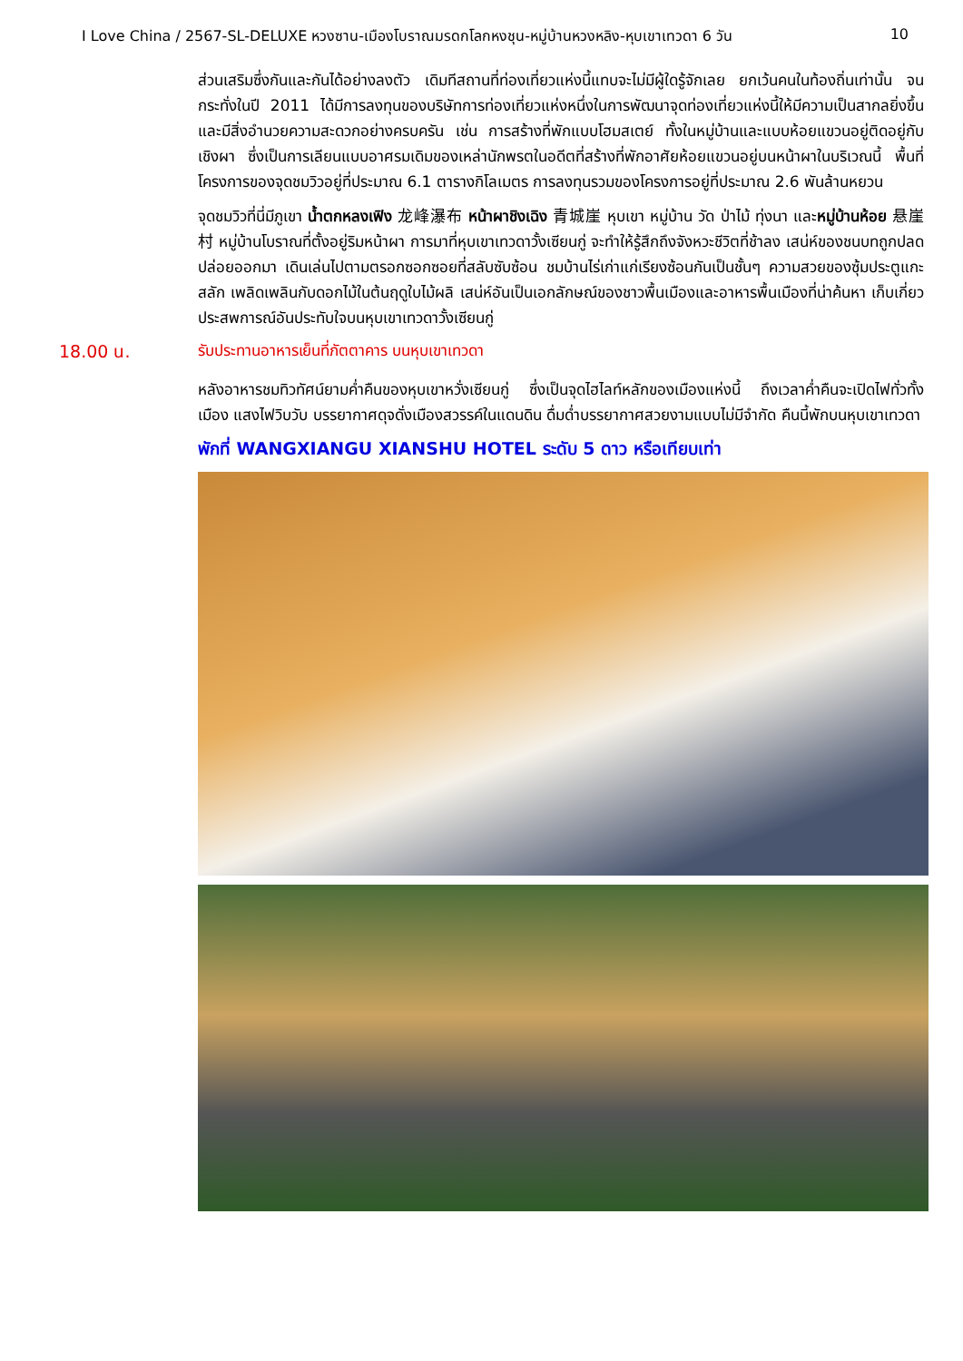I Love China / 2567-SL-DELUXE หวงซาน-เมืองโบราณมรดกโลกหงชุน-หมู่บ้านหวงหลิง-หุบเขาเทวดา 6 วัน 10
ส่วนเสริมซึ่งกันและกันได้อย่างลงตัว เดิมทีสถานที่ท่องเที่ยวแห่งนี้แทบจะไม่มีผู้ใดรู้จักเลย ยกเว้นคนในท้องถิ่นเท่านั้น จนกระทั่งในปี 2011 ได้มีการลงทุนของบริษัทการท่องเที่ยวแห่งหนึ่งในการพัฒนาจุดท่องเที่ยวแห่งนี้ให้มีความเป็นสากลยิ่งขึ้น และมีสิ่งอำนวยความสะดวกอย่างครบครัน เช่น การสร้างที่พักแบบโฮมสเตย์ ทั้งในหมู่บ้านและแบบห้อยแขวนอยู่ติดอยู่กับเชิงผา ซึ่งเป็นการเลียนแบบอาศรมเดิมของเหล่านักพรตในอดีตที่สร้างที่พักอาศัยห้อยแขวนอยู่บนหน้าผาในบริเวณนี้ พื้นที่โครงการของจุดชมวิวอยู่ที่ประมาณ 6.1 ตารางกิโลเมตร การลงทุนรวมของโครงการอยู่ที่ประมาณ 2.6 พันล้านหยวน
จุดชมวิวที่นี่มีภูเขา น้ำตกหลงเฟิง 龙峰瀑布 หน้าผาชิงเฉิง 青城崖 หุบเขา หมู่บ้าน วัด ป่าไม้ ทุ่งนา และหมู่บ้านห้อย 悬崖村 หมู่บ้านโบราณที่ตั้งอยู่ริมหน้าผา การมาที่หุบเขาเทวดาวั้งเซียนกู่ จะทำให้รู้สึกถึงจังหวะชีวิตที่ช้าลง เสน่ห์ของชนบทถูกปลดปล่อยออกมา เดินเล่นไปตามตรอกซอกซอยที่สลับซับซ้อน ชมบ้านไร่เก่าแก่เรียงซ้อนกันเป็นชั้นๆ ความสวยของซุ้มประตูแกะสลัก เพลิดเพลินกับดอกไม้ในต้นฤดูใบไม้ผลิ เสน่ห์อันเป็นเอกลักษณ์ของชาวพื้นเมืองและอาหารพื้นเมืองที่น่าค้นหา เก็บเกี่ยวประสพการณ์อันประทับใจบนหุบเขาเทวดาวั้งเซียนกู่
18.00 น. รับประทานอาหารเย็นที่ภัตตาคาร บนหุบเขาเทวดา
หลังอาหารชมทิวทัศน์ยามค่ำคืนของหุบเขาหวั่งเซียนกู่ ซึ่งเป็นจุดไฮไลท์หลักของเมืองแห่งนี้ ถึงเวลาค่ำคืนจะเปิดไฟทั่วทั้งเมือง แสงไฟวิบวับ บรรยากาศดุจดั่งเมืองสวรรค์ในแดนดิน ดื่มด่ำบรรยากาศสวยงามแบบไม่มีจำกัด คืนนี้พักบนหุบเขาเทวดา
พักที่ WANGXIANGU XIANSHU HOTEL ระดับ 5 ดาว หรือเทียบเท่า